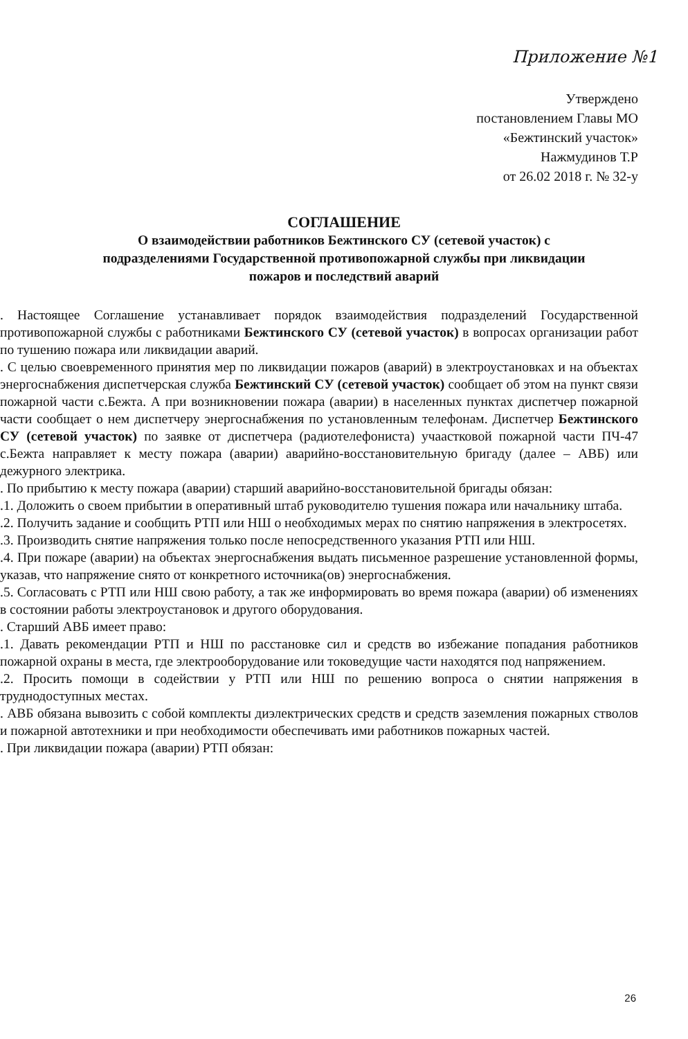Приложение №1
Утверждено
постановлением Главы МО
«Бежтинский участок»
Нажмудинов Т.Р
от 26.02 2018 г. № 32-у
СОГЛАШЕНИЕ
О взаимодействии работников Бежтинского СУ (сетевой участок) с
подразделениями Государственной противопожарной службы при ликвидации
пожаров и последствий аварий
. Настоящее Соглашение устанавливает порядок взаимодействия подразделений Государственной противопожарной службы с работниками Бежтинского СУ (сетевой участок) в вопросах организации работ по тушению пожара или ликвидации аварий.
. С целью своевременного принятия мер по ликвидации пожаров (аварий) в электроустановках и на объектах энергоснабжения диспетчерская служба Бежтинский СУ (сетевой участок) сообщает об этом на пункт связи пожарной части с.Бежта. А при возникновении пожара (аварии) в населенных пунктах диспетчер пожарной части сообщает о нем диспетчеру энергоснабжения по установленным телефонам. Диспетчер Бежтинского СУ (сетевой участок) по заявке от диспетчера (радиотелефониста) учаастковой пожарной части ПЧ-47 с.Бежта направляет к месту пожара (аварии) аварийно-восстановительную бригаду (далее – АВБ) или дежурного электрика.
. По прибытию к месту пожара (аварии) старший аварийно-восстановительной бригады обязан:
.1. Доложить о своем прибытии в оперативный штаб руководителю тушения пожара или начальнику штаба.
.2. Получить задание и сообщить РТП или НШ о необходимых мерах по снятию напряжения в электросетях.
.3. Производить снятие напряжения только после непосредственного указания РТП или НШ.
.4. При пожаре (аварии) на объектах энергоснабжения выдать письменное разрешение установленной формы, указав, что напряжение снято от конкретного источника(ов) энергоснабжения.
.5. Согласовать с РТП или НШ свою работу, а так же информировать во время пожара (аварии) об изменениях в состоянии работы электроустановок и другого оборудования.
. Старший АВБ имеет право:
.1. Давать рекомендации РТП и НШ по расстановке сил и средств во избежание попадания работников пожарной охраны в места, где электрооборудование или токоведущие части находятся под напряжением.
.2. Просить помощи в содействии у РТП или НШ по решению вопроса о снятии напряжения в труднодоступных местах.
. АВБ обязана вывозить с собой комплекты диэлектрических средств и средств заземления пожарных стволов и пожарной автотехники и при необходимости обеспечивать ими работников пожарных частей.
. При ликвидации пожара (аварии) РТП обязан:
26